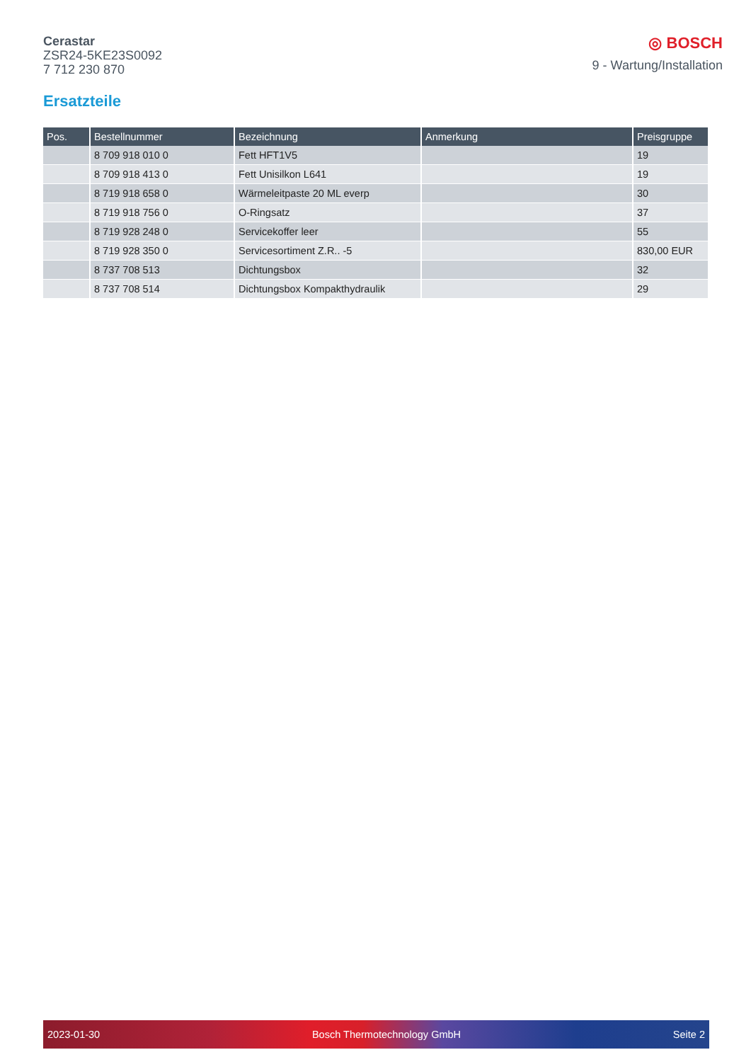Cerastar
ZSR24-5KE23S0092
7 712 230 870
◎ BOSCH
9 - Wartung/Installation
Ersatzteile
| Pos. | Bestellnummer | Bezeichnung | Anmerkung | Preisgruppe |
| --- | --- | --- | --- | --- |
| | 8 709 918 010 0 | Fett HFT1V5 | | 19 |
| | 8 709 918 413 0 | Fett Unisilkon L641 | | 19 |
| | 8 719 918 658 0 | Wärmeleitpaste 20 ML everp | | 30 |
| | 8 719 918 756 0 | O-Ringsatz | | 37 |
| | 8 719 928 248 0 | Servicekoffer leer | | 55 |
| | 8 719 928 350 0 | Servicesortiment Z.R.. -5 | | 830,00 EUR |
| | 8 737 708 513 | Dichtungsbox | | 32 |
| | 8 737 708 514 | Dichtungsbox Kompakthydraulik | | 29 |
2023-01-30 Bosch Thermotechnology GmbH Seite 2